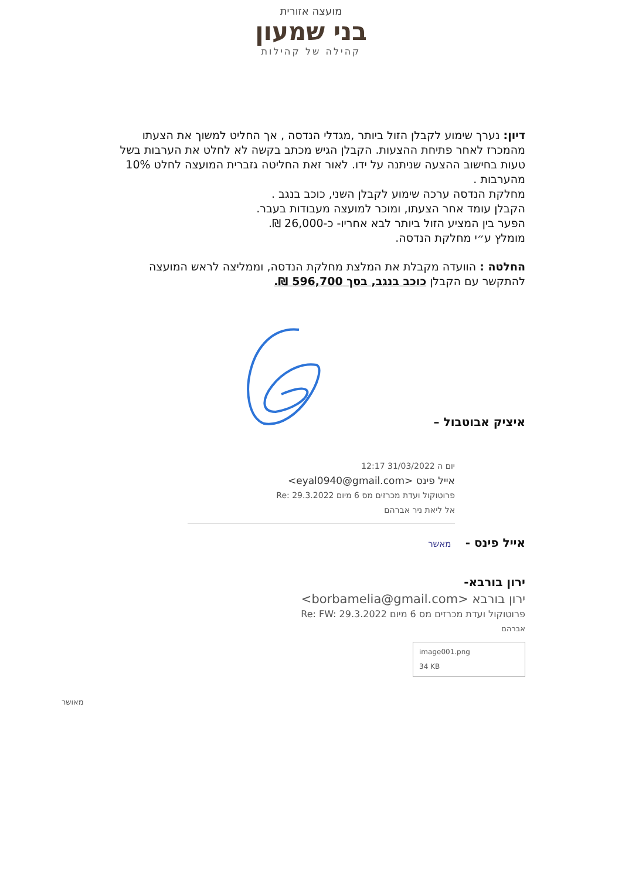מועצה אזורית
בני שמעון
קהילה של קהילות
דיון: נערך שימוע לקבלן הזול ביותר ,מגדלי הנדסה , אך החליט למשוך את הצעתו מהמכרז לאחר פתיחת ההצעות. הקבלן הגיש מכתב בקשה לא לחלט את הערבות בשל טעות בחישוב ההצעה שניתנה על ידו. לאור זאת החליטה גזברית המועצה לחלט 10% מהערבות .
מחלקת הנדסה ערכה שימוע לקבלן השני, כוכב בנגב .
הקבלן עומד אחר הצעתו, ומוכר למועצה מעבודות בעבר.
הפער בין המציע הזול ביותר לבא אחריו- כ-26,000 ₪.
מומלץ ע״י מחלקת הנדסה.
החלטה : הוועדה מקבלת את המלצת מחלקת הנדסה, וממליצה לראש המועצה להתקשר עם הקבלן כוכב בנגב, בסך 596,700 ₪.
איציק אבוטבול –
יום ה 31/03/2022 12:17
אייל פינס <eyal0940@gmail.com>
פרוטוקול ועדת מכרזים מס 6 מיום Re: 29.3.2022
אל ליאת ניר אברהם
אייל פינס - מאשר
ירון בורבא-
ירון בורבא <borbamelia@gmail.com>
פרוטוקול ועדת מכרזים מס 6 מיום Re: FW: 29.3.2022
אברהם
image001.png
34 KB
מאושר